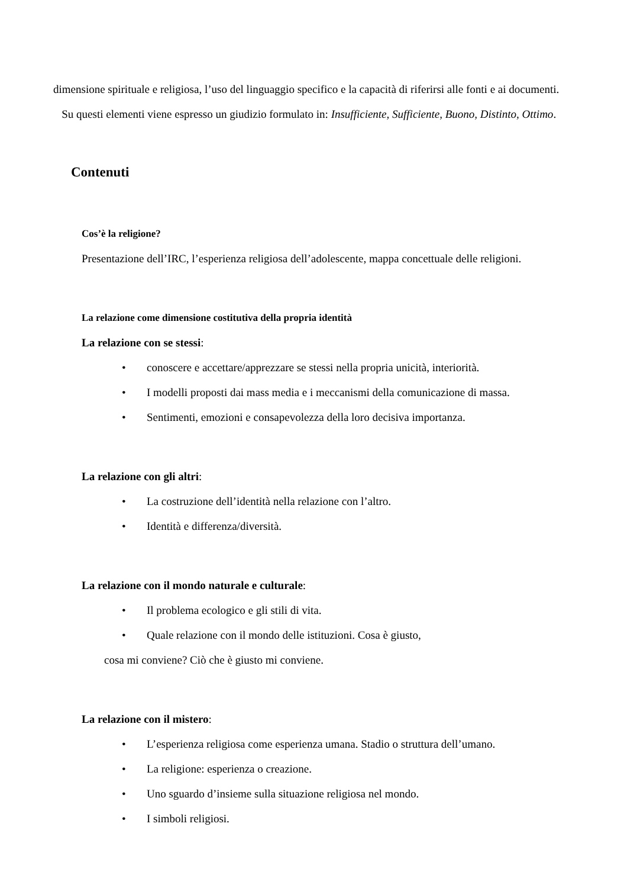dimensione spirituale e religiosa, l’uso del linguaggio specifico e la capacità di riferirsi alle fonti e ai documenti.
Su questi elementi viene espresso un giudizio formulato in: Insufficiente, Sufficiente, Buono, Distinto, Ottimo.
Contenuti
Cos’è la religione?
Presentazione dell’IRC, l’esperienza religiosa dell’adolescente, mappa concettuale delle religioni.
La relazione come dimensione costitutiva della propria identità
La relazione con se stessi:
• conoscere e accettare/apprezzare se stessi nella propria unicità, interiorità.
• I modelli proposti dai mass media e i meccanismi della comunicazione di massa.
• Sentimenti, emozioni e consapevolezza della loro decisiva importanza.
La relazione con gli altri:
• La costruzione dell’identità nella relazione con l’altro.
• Identità e differenza/diversità.
La relazione con il mondo naturale e culturale:
• Il problema ecologico e gli stili di vita.
• Quale relazione con il mondo delle istituzioni. Cosa è giusto,
cosa mi conviene? Ciò che è giusto mi conviene.
La relazione con il mistero:
• L’esperienza religiosa come esperienza umana. Stadio o struttura dell’umano.
• La religione: esperienza o creazione.
• Uno sguardo d’insieme sulla situazione religiosa nel mondo.
• I simboli religiosi.